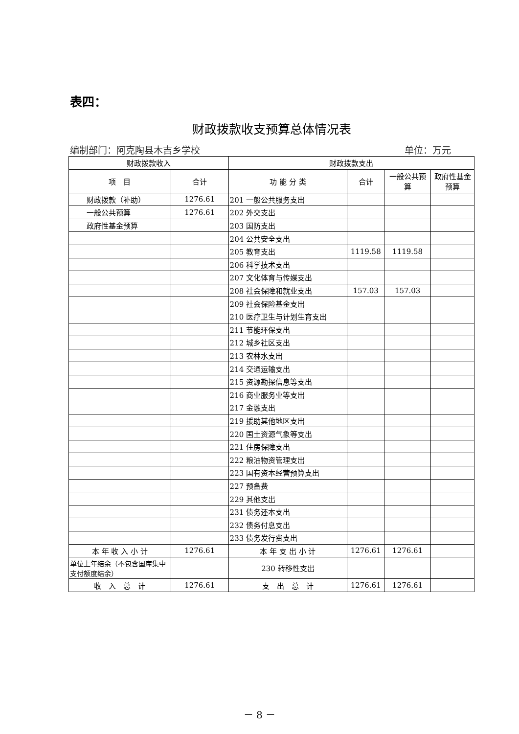表四：
财政拨款收支预算总体情况表
编制部门：阿克陶县木吉乡学校 单位：万元
| 财政拨款收入 | | 财政拨款支出 | | | |
| --- | --- | --- | --- | --- | --- |
| 项 目 | 合计 | 功 能 分 类 | 合计 | 一般公共预算 | 政府性基金预算 |
| 财政拨款（补助） | 1276.61 | 201 一般公共服务支出 | | | |
| 一般公共预算 | 1276.61 | 202 外交支出 | | | |
| 政府性基金预算 | | 203 国防支出 | | | |
| | | 204 公共安全支出 | | | |
| | | 205 教育支出 | 1119.58 | 1119.58 | |
| | | 206 科学技术支出 | | | |
| | | 207 文化体育与传媒支出 | | | |
| | | 208 社会保障和就业支出 | 157.03 | 157.03 | |
| | | 209 社会保险基金支出 | | | |
| | | 210 医疗卫生与计划生育支出 | | | |
| | | 211 节能环保支出 | | | |
| | | 212 城乡社区支出 | | | |
| | | 213 农林水支出 | | | |
| | | 214 交通运输支出 | | | |
| | | 215 资源勘探信息等支出 | | | |
| | | 216 商业服务业等支出 | | | |
| | | 217 金融支出 | | | |
| | | 219 援助其他地区支出 | | | |
| | | 220 国土资源气象等支出 | | | |
| | | 221 住房保障支出 | | | |
| | | 222 粮油物资管理支出 | | | |
| | | 223 国有资本经营预算支出 | | | |
| | | 227 预备费 | | | |
| | | 229 其他支出 | | | |
| | | 231 债务还本支出 | | | |
| | | 232 债务付息支出 | | | |
| | | 233 债务发行费支出 | | | |
| 本 年 收 入 小 计 | 1276.61 | 本 年 支 出 小 计 | 1276.61 | 1276.61 | |
| 单位上年结余（不包含国库集中支付额度结余） | | 230 转移性支出 | | | |
| 收 入 总 计 | 1276.61 | 支 出 总 计 | 1276.61 | 1276.61 | |
－ 8 －